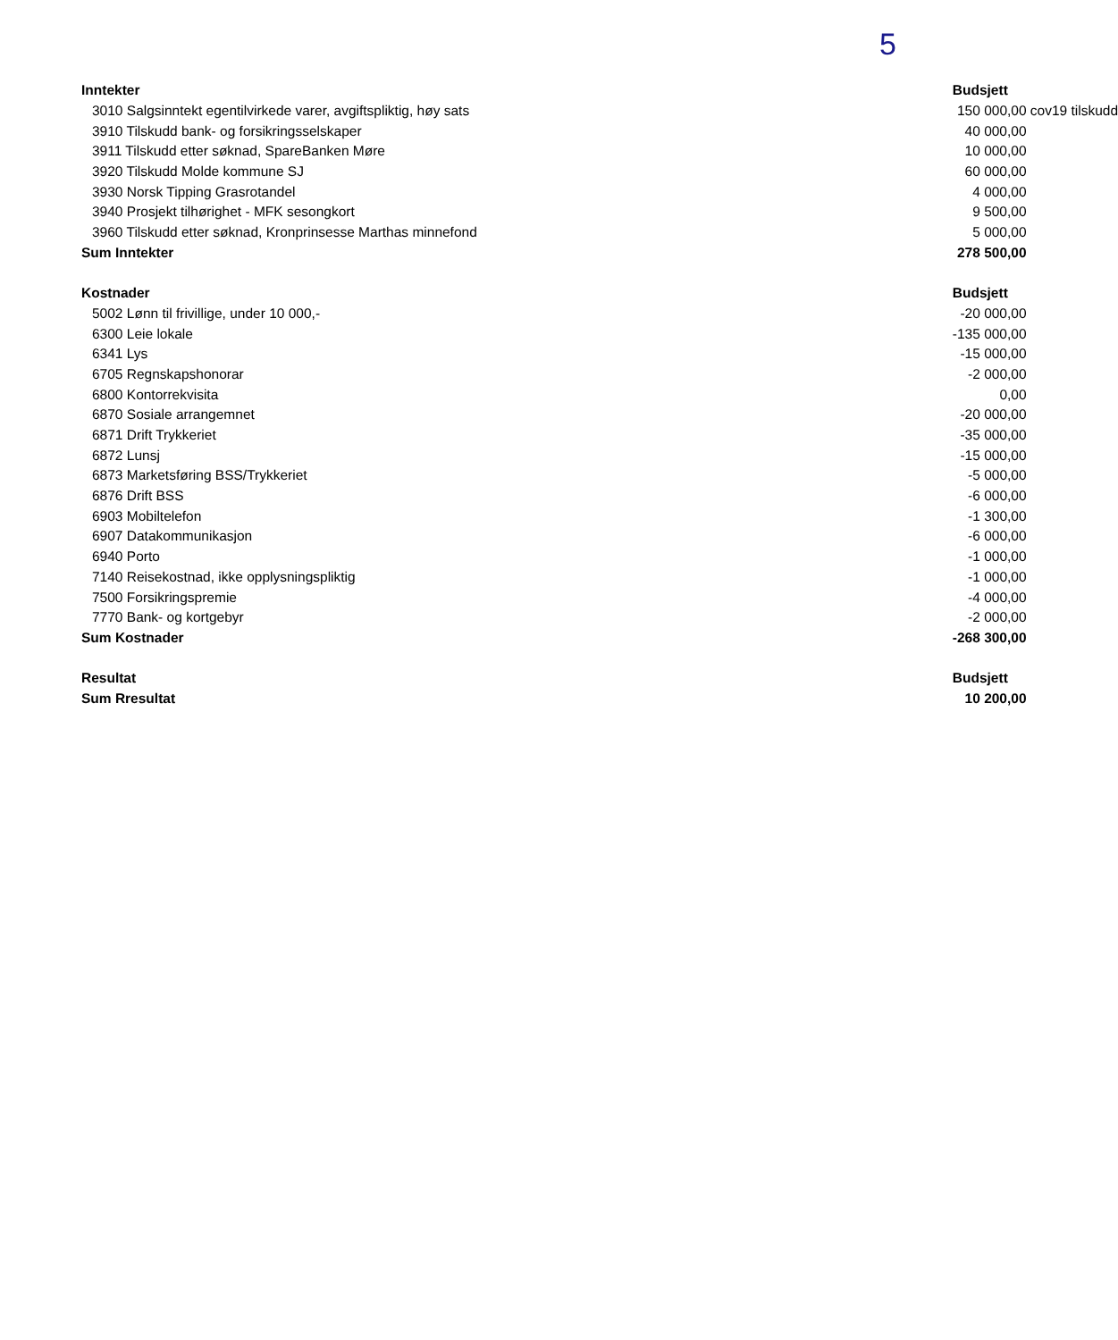5
| Inntekter | | Budsjett | |
| 3010 Salgsinntekt egentilvirkede varer, avgiftspliktig, høy sats | | 150 000,00 | cov19 tilskudd |
| 3910 Tilskudd bank- og forsikringsselskaper | | 40 000,00 | |
| 3911 Tilskudd etter søknad, SpareBanken Møre | | 10 000,00 | |
| 3920 Tilskudd Molde kommune SJ | | 60 000,00 | |
| 3930 Norsk Tipping Grasrotandel | | 4 000,00 | |
| 3940 Prosjekt tilhørighet - MFK sesongkort | | 9 500,00 | |
| 3960 Tilskudd etter søknad, Kronprinsesse Marthas minnefond | | 5 000,00 | |
| Sum Inntekter | | 278 500,00 | |
| Kostnader | | Budsjett | |
| 5002 Lønn til frivillige, under 10 000,- | | -20 000,00 | |
| 6300 Leie lokale | | -135 000,00 | |
| 6341 Lys | | -15 000,00 | |
| 6705 Regnskapshonorar | | -2 000,00 | |
| 6800 Kontorrekvisita | | 0,00 | |
| 6870 Sosiale arrangemnet | | -20 000,00 | |
| 6871 Drift Trykkeriet | | -35 000,00 | |
| 6872 Lunsj | | -15 000,00 | |
| 6873 Marketsføring BSS/Trykkeriet | | -5 000,00 | |
| 6876 Drift BSS | | -6 000,00 | |
| 6903 Mobiltelefon | | -1 300,00 | |
| 6907 Datakommunikasjon | | -6 000,00 | |
| 6940 Porto | | -1 000,00 | |
| 7140 Reisekostnad, ikke opplysningspliktig | | -1 000,00 | |
| 7500 Forsikringspremie | | -4 000,00 | |
| 7770 Bank- og kortgebyr | | -2 000,00 | |
| Sum Kostnader | | -268 300,00 | |
| Resultat | | Budsjett | |
| Sum Rresultat | | 10 200,00 | |